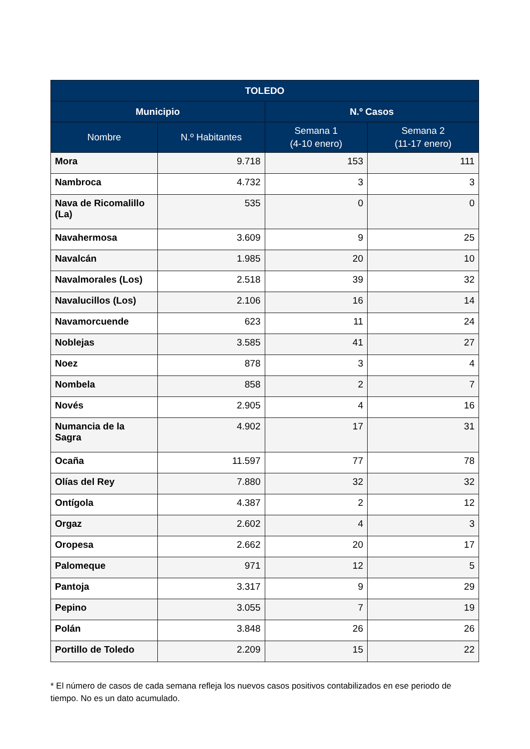| TOLEDO | | | |
| --- | --- | --- | --- |
| Municipio | | N.º Casos | |
| Nombre | N.º Habitantes | Semana 1 (4-10 enero) | Semana 2 (11-17 enero) |
| Mora | 9.718 | 153 | 111 |
| Nambroca | 4.732 | 3 | 3 |
| Nava de Ricomalillo (La) | 535 | 0 | 0 |
| Navahermosa | 3.609 | 9 | 25 |
| Navalcán | 1.985 | 20 | 10 |
| Navalmorales (Los) | 2.518 | 39 | 32 |
| Navalucillos (Los) | 2.106 | 16 | 14 |
| Navamorcuende | 623 | 11 | 24 |
| Noblejas | 3.585 | 41 | 27 |
| Noez | 878 | 3 | 4 |
| Nombela | 858 | 2 | 7 |
| Novés | 2.905 | 4 | 16 |
| Numancia de la Sagra | 4.902 | 17 | 31 |
| Ocaña | 11.597 | 77 | 78 |
| Olías del Rey | 7.880 | 32 | 32 |
| Ontígola | 4.387 | 2 | 12 |
| Orgaz | 2.602 | 4 | 3 |
| Oropesa | 2.662 | 20 | 17 |
| Palomeque | 971 | 12 | 5 |
| Pantoja | 3.317 | 9 | 29 |
| Pepino | 3.055 | 7 | 19 |
| Polán | 3.848 | 26 | 26 |
| Portillo de Toledo | 2.209 | 15 | 22 |
* El número de casos de cada semana refleja los nuevos casos positivos contabilizados en ese periodo de tiempo. No es un dato acumulado.